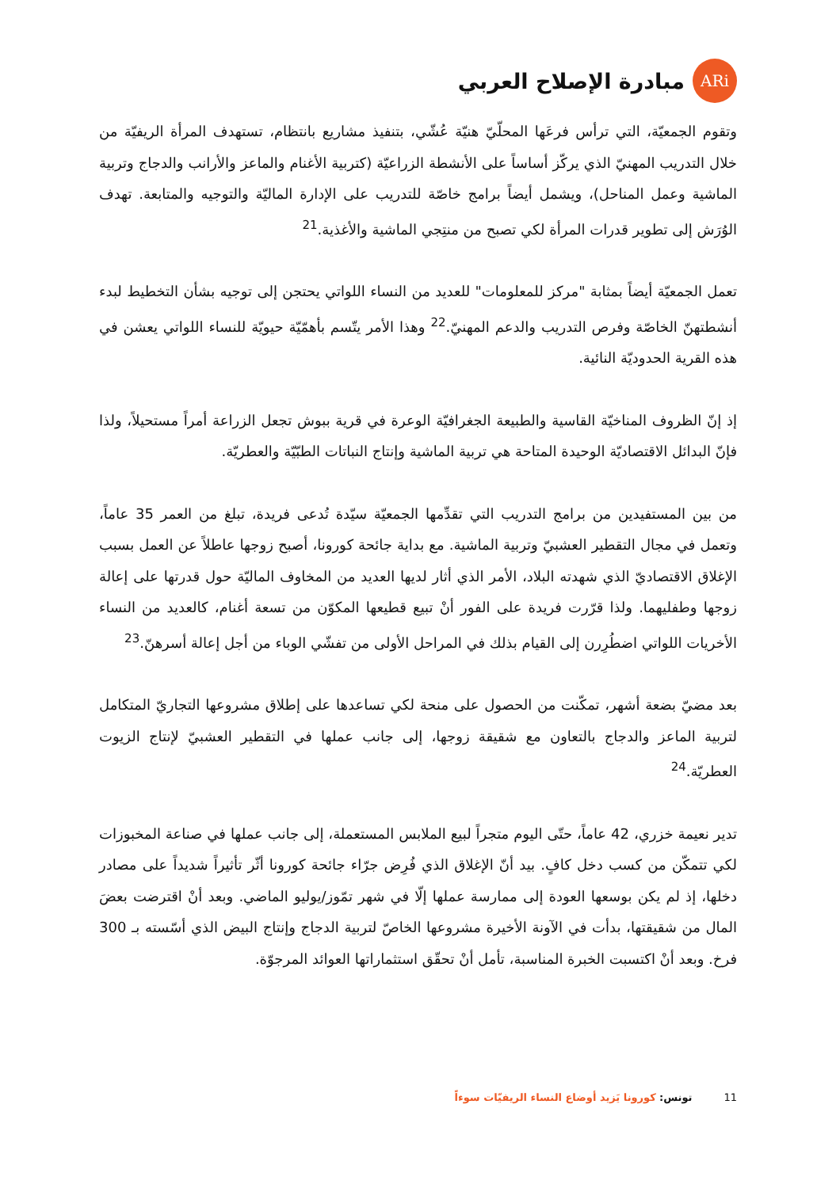ARi
مبادرة الإصلاح العربي
وتقوم الجمعيّة، التي ترأس فرعَها المحلّيّ هنيّة عُشّي، بتنفيذ مشاريع بانتظام، تستهدف المرأة الريفيّة من خلال التدريب المهنيّ الذي يركّز أساساً على الأنشطة الزراعيّة (كتربية الأغنام والماعز والأرانب والدجاج وتربية الماشية وعمل المناحل)، ويشمل أيضاً برامج خاصّة للتدريب على الإدارة الماليّة والتوجيه والمتابعة. تهدف الوُرَش إلى تطوير قدرات المرأة لكي تصبح من منتِجي الماشية والأغذية.<sup>21</sup>
تعمل الجمعيّة أيضاً بمثابة "مركز للمعلومات" للعديد من النساء اللواتي يحتجن إلى توجيه بشأن التخطيط لبدء أنشطتهنّ الخاصّة وفرص التدريب والدعم المهنيّ.<sup>22</sup> وهذا الأمر يتّسم بأهمّيّة حيويّة للنساء اللواتي يعشن في هذه القرية الحدوديّة النائية.
إذ إنّ الظروف المناخيّة القاسية والطبيعة الجغرافيّة الوعرة في قرية ببوش تجعل الزراعة أمراً مستحيلاً، ولذا فإنّ البدائل الاقتصاديّة الوحيدة المتاحة هي تربية الماشية وإنتاج النباتات الطبّيّة والعطريّة.
من بين المستفيدين من برامج التدريب التي تقدِّمها الجمعيّة سيّدة تُدعى فريدة، تبلغ من العمر 35 عاماً، وتعمل في مجال التقطير العشبيّ وتربية الماشية. مع بداية جائحة كورونا، أصبح زوجها عاطلاً عن العمل بسبب الإغلاق الاقتصاديّ الذي شهدته البلاد، الأمر الذي أثار لديها العديد من المخاوف الماليّة حول قدرتها على إعالة زوجها وطفليهما. ولذا قرّرت فريدة على الفور أنْ تبيع قطيعها المكوّن من تسعة أغنام، كالعديد من النساء الأخريات اللواتي اضطُرِرن إلى القيام بذلك في المراحل الأولى من تفشّي الوباء من أجل إعالة أسرهنّ.<sup>23</sup>
بعد مضيّ بضعة أشهر، تمكّنت من الحصول على منحة لكي تساعدها على إطلاق مشروعها التجاريّ المتكامل لتربية الماعز والدجاج بالتعاون مع شقيقة زوجها، إلى جانب عملها في التقطير العشبيّ لإنتاج الزيوت العطريّة.<sup>24</sup>
تدير نعيمة خزري، 42 عاماً، حتّى اليوم متجراً لبيع الملابس المستعملة، إلى جانب عملها في صناعة المخبوزات لكي تتمكّن من كسب دخل كافٍ. بيد أنّ الإغلاق الذي فُرِض جرّاء جائحة كورونا أثّر تأثيراً شديداً على مصادر دخلها، إذ لم يكن بوسعها العودة إلى ممارسة عملها إلّا في شهر تمّوز/يوليو الماضي. وبعد أنْ اقترضت بعضَ المال من شقيقتها، بدأت في الآونة الأخيرة مشروعها الخاصّ لتربية الدجاج وإنتاج البيض الذي أسّسته بـ 300 فرخ. وبعد أنْ اكتسبت الخبرة المناسبة، تأمل أنْ تحقّق استثماراتها العوائد المرجوّة.
11 تونس: كورونا يَزيد أوضاع النساء الريفيّات سوءاً